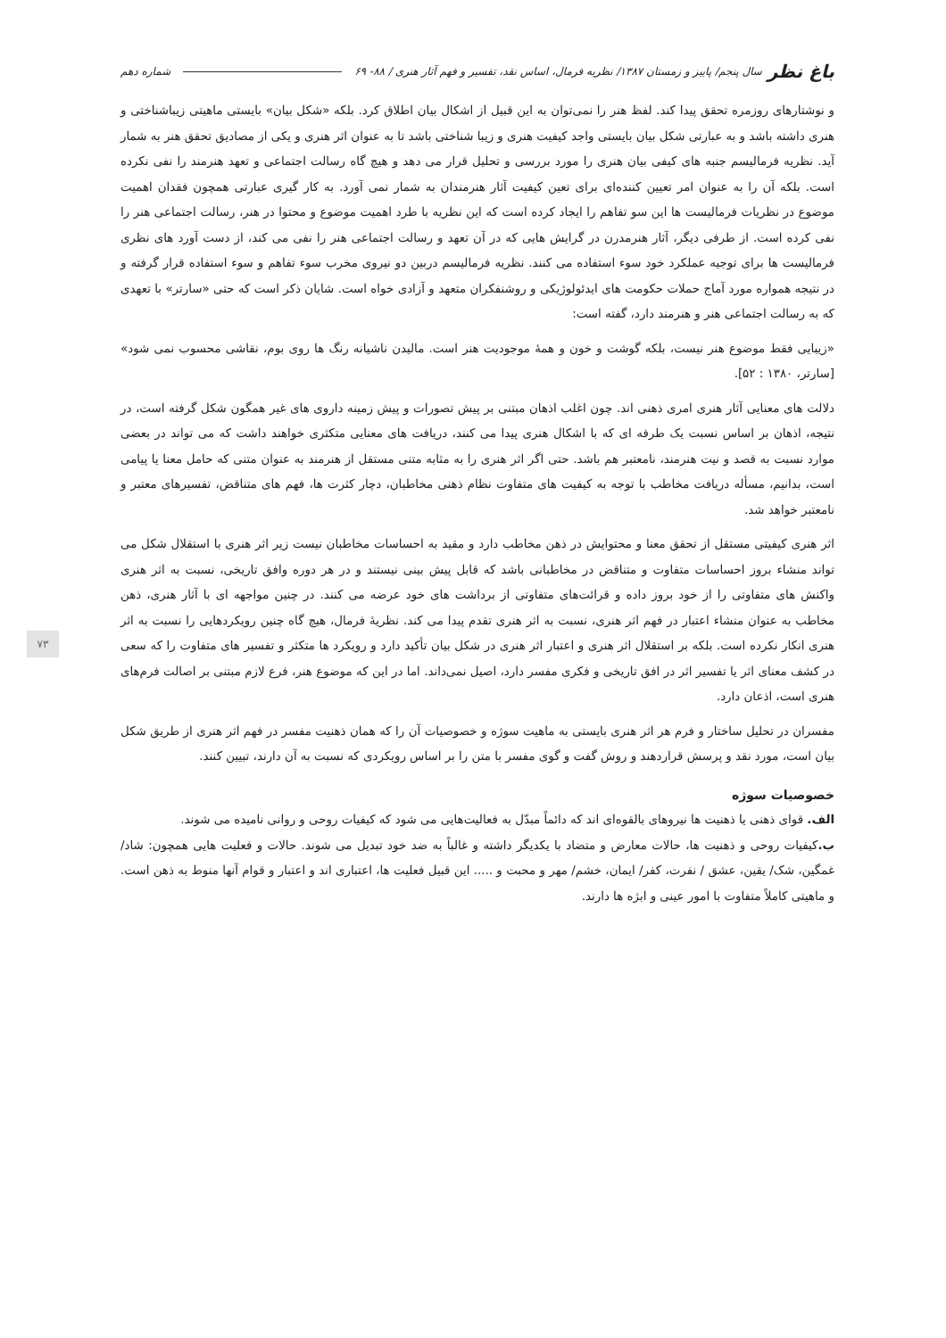باغ نظر سال پنجم/ پاییز و زمستان ۱۳۸۷/ نظریه فرمال، اساس نقد، تفسیر و فهم آثار هنری / ۸۸- ۶۹ شماره دهم
۷۳
و نوشتارهای روزمره تحقق پیدا کند. لفظ هنر را نمی‌توان به این قبیل از اشکال بیان اطلاق کرد. بلکه «شکل بیان» بایستی ماهیتی زیباشناختی و هنری داشته باشد و به عبارتی شکل بیان بایستی واجد کیفیت هنری و زیبا شناختی باشد تا به عنوان اثر هنری و یکی از مصادیق تحقق هنر به شمار آید. نظریه فرمالیسم جنبه های کیفی بیان هنری را مورد بررسی و تحلیل قرار می دهد و هیچ گاه رسالت اجتماعی و تعهد هنرمند را نفی نکرده است. بلکه آن را به عنوان امر تعیین کننده‌ای برای تعین کیفیت آثار هنرمندان به شمار نمی آورد. به کار گیری عبارتی همچون فقدان اهمیت موضوع در نظریات فرمالیست ها این سو تفاهم را ایجاد کرده است که این نظریه با طرد اهمیت موضوع و محتوا در هنر، رسالت اجتماعی هنر را نفی کرده است. از طرفی دیگر، آثار هنرمدرن در گرایش هایی که در آن تعهد و رسالت اجتماعی هنر را نفی می کند، از دست آورد های نظری فرمالیست ها برای توجیه عملکرد خود سوء استفاده می کنند. نظریه فرمالیسم دربین دو نیروی مخرب سوء تفاهم و سوء استفاده قرار گرفته و در نتیجه همواره مورد آماج حملات حکومت های ایدئولوژیکی و روشنفکران متعهد و آزادی خواه است. شایان ذکر است که حتی «سارتر» با تعهدی که به رسالت اجتماعی هنر و هنرمند دارد، گفته است:
«زیبایی فقط موضوع هنر نیست، بلکه گوشت و خون و همهٔ موجودیت هنر است. مالیدن ناشیانه رنگ ها روی بوم، نقاشی محسوب نمی شود» [سارتر، ۱۳۸۰ : ۵۲].
دلالت های معنایی آثار هنری امری ذهنی اند. چون اغلب اذهان مبتنی بر پیش تصورات و پیش زمینه داروی های غیر همگون شکل گرفته است، در نتیجه، اذهان بر اساس نسبت یک طرفه ای که با اشکال هنری پیدا می کنند، دریافت های معنایی متکثری خواهند داشت که می تواند در بعضی موارد نسبت به قصد و نیت هنرمند، نامعتبر هم باشد. حتی اگر اثر هنری را به مثابه متنی مستقل از هنرمند به عنوان متنی که حامل معنا یا پیامی است، بدانیم، مسأله دریافت مخاطب با توجه به کیفیت های متفاوت نظام ذهنی مخاطبان، دچار کثرت ها، فهم های متناقض، تفسیرهای معتبر و نامعتبر خواهد شد.
اثر هنری کیفیتی مستقل از تحقق معنا و محتوایش در ذهن مخاطب دارد و مقید به احساسات مخاطبان نیست زیر اثر هنری با استقلال شکل می تواند منشاء بروز احساسات متفاوت و متناقض در مخاطبانی باشد که قابل پیش بینی نیستند و در هر دوره وافق تاریخی، نسبت به اثر هنری واکنش های متفاوتی را از خود بروز داده و قرائت‌های متفاوتی از برداشت های خود عرضه می کنند. در چنین مواجهه ای با آثار هنری، ذهن مخاطب به عنوان منشاء اعتبار در فهم اثر هنری، نسبت به اثر هنری تقدم پیدا می کند. نظریهٔ فرمال، هیچ گاه چنین رویکردهایی را نسبت به اثر هنری انکار نکرده است. بلکه بر استقلال اثر هنری و اعتبار اثر هنری در شکل بیان تأکید دارد و رویکرد ها متکثر و تفسیر های متفاوت را که سعی در کشف معنای اثر یا تفسیر اثر در افق تاریخی و فکری مفسر دارد، اصیل نمی‌داند. اما در این که موضوع هنر، فرع لازم مبتنی بر اصالت فرم‌های هنری است، اذعان دارد.
مفسران در تحلیل ساختار و فرم هر اثر هنری بایستی به ماهیت سوژه و خصوصیات آن را که همان ذهنیت مفسر در فهم اثر هنری از طریق شکل بیان است، مورد نقد و پرسش قراردهند و روش گفت و گوی مفسر با متن را بر اساس رویکردی که نسبت به آن دارند، تبیین کنند.
خصوصیات سوژه
الف. قوای ذهنی یا ذهنیت ها نیروهای بالقوه‌ای اند که دائماً مبدّل به فعالیت‌هایی می شود که کیفیات روحی و روانی نامیده می شوند.
ب. کیفیات روحی و ذهنیت ها، حالات معارض و متضاد با یکدیگر داشته و غالباً به ضد خود تبدیل می شوند. حالات و فعلیت هایی همچون: شاد/ غمگین، شک/ یقین، عشق / نفرت، کفر/ ایمان، خشم/ مهر و محبت و ..... این قبیل فعلیت ها، اعتباری اند و اعتبار و قوام آنها منوط به ذهن است. و ماهیتی کاملاً متفاوت با امور عینی و ابژه ها دارند.